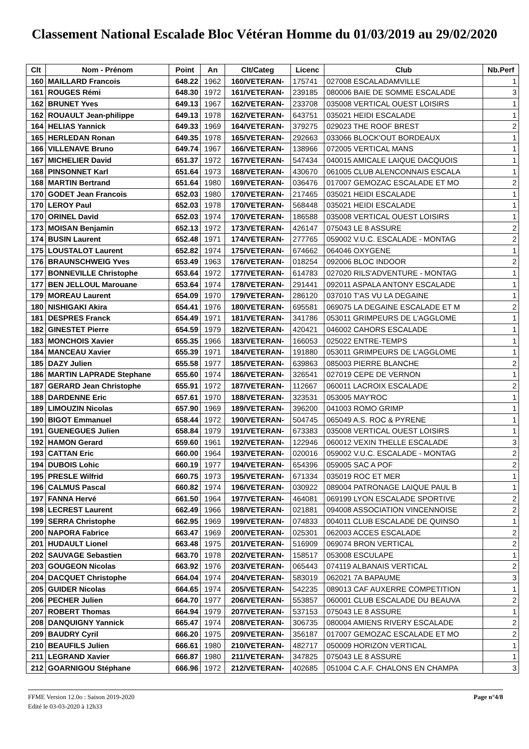Classement National Escalade Bloc Vétéran Homme du 01/03/2019 au 29/02/2020
| Clt | Nom - Prénom | Point | An | Clt/Categ | Licenc | Club | Nb.Perf |
| --- | --- | --- | --- | --- | --- | --- | --- |
| 160 | MAILLARD Francois | 648.22 | 1962 | 160/VETERAN- | 175741 | 027008 ESCALADAMVILLE | 1 |
| 161 | ROUGES Rémi | 648.30 | 1972 | 161/VETERAN- | 239185 | 080006 BAIE DE SOMME ESCALADE | 3 |
| 162 | BRUNET Yves | 649.13 | 1967 | 162/VETERAN- | 233708 | 035008 VERTICAL OUEST LOISIRS | 1 |
| 162 | ROUAULT Jean-philippe | 649.13 | 1978 | 162/VETERAN- | 643751 | 035021 HEIDI ESCALADE | 1 |
| 164 | HELIAS Yannick | 649.33 | 1969 | 164/VETERAN- | 379275 | 029023 THE ROOF BREST | 2 |
| 165 | HERLEDAN Ronan | 649.35 | 1978 | 165/VETERAN- | 292663 | 033066 BLOCK'OUT BORDEAUX | 1 |
| 166 | VILLENAVE Bruno | 649.74 | 1967 | 166/VETERAN- | 138966 | 072005 VERTICAL MANS | 1 |
| 167 | MICHELIER David | 651.37 | 1972 | 167/VETERAN- | 547434 | 040015 AMICALE LAIQUE DACQUOIS | 1 |
| 168 | PINSONNET Karl | 651.64 | 1973 | 168/VETERAN- | 430670 | 061005 CLUB ALENCONNAIS ESCALA | 1 |
| 168 | MARTIN Bertrand | 651.64 | 1980 | 169/VETERAN- | 036476 | 017007 GEMOZAC ESCALADE ET MO | 2 |
| 170 | GODET Jean Francois | 652.03 | 1980 | 170/VETERAN- | 217465 | 035021 HEIDI ESCALADE | 1 |
| 170 | LEROY Paul | 652.03 | 1978 | 170/VETERAN- | 568448 | 035021 HEIDI ESCALADE | 1 |
| 170 | ORINEL David | 652.03 | 1974 | 170/VETERAN- | 186588 | 035008 VERTICAL OUEST LOISIRS | 1 |
| 173 | MOISAN Benjamin | 652.13 | 1972 | 173/VETERAN- | 426147 | 075043 LE 8 ASSURE | 2 |
| 174 | BUSIN Laurent | 652.48 | 1971 | 174/VETERAN- | 277765 | 059002 V.U.C. ESCALADE - MONTAG | 2 |
| 175 | LOUSTALOT Laurent | 652.82 | 1974 | 175/VETERAN- | 674662 | 064046 OXYGENE | 1 |
| 176 | BRAUNSCHWEIG Yves | 653.49 | 1963 | 176/VETERAN- | 018254 | 092006 BLOC INDOOR | 2 |
| 177 | BONNEVILLE Christophe | 653.64 | 1972 | 177/VETERAN- | 614783 | 027020 RILS'ADVENTURE - MONTAG | 1 |
| 177 | BEN JELLOUL Marouane | 653.64 | 1974 | 178/VETERAN- | 291441 | 092011 ASPALA ANTONY ESCALADE | 1 |
| 179 | MOREAU Laurent | 654.09 | 1970 | 179/VETERAN- | 286120 | 037010 T'AS VU LA DEGAINE | 1 |
| 180 | NISHIGAKI Akira | 654.41 | 1976 | 180/VETERAN- | 695581 | 069075 LA DEGAINE ESCALADE ET M | 2 |
| 181 | DESPRES Franck | 654.49 | 1971 | 181/VETERAN- | 341786 | 053011 GRIMPEURS DE L'AGGLOME | 1 |
| 182 | GINESTET Pierre | 654.59 | 1979 | 182/VETERAN- | 420421 | 046002 CAHORS ESCALADE | 1 |
| 183 | MONCHOIS Xavier | 655.35 | 1966 | 183/VETERAN- | 166053 | 025022 ENTRE-TEMPS | 1 |
| 184 | MANCEAU Xavier | 655.39 | 1971 | 184/VETERAN- | 191880 | 053011 GRIMPEURS DE L'AGGLOME | 1 |
| 185 | DAZY Julien | 655.58 | 1977 | 185/VETERAN- | 639863 | 085003 PIERRE BLANCHE | 2 |
| 186 | MARTIN LAPRADE Stephane | 655.60 | 1974 | 186/VETERAN- | 326541 | 027019 CEPE DE VERNON | 1 |
| 187 | GERARD Jean Christophe | 655.91 | 1972 | 187/VETERAN- | 112667 | 060011 LACROIX ESCALADE | 2 |
| 188 | DARDENNE Eric | 657.61 | 1970 | 188/VETERAN- | 323531 | 053005 MAY'ROC | 1 |
| 189 | LIMOUZIN Nicolas | 657.90 | 1969 | 189/VETERAN- | 396200 | 041003 ROMO GRIMP | 1 |
| 190 | BIGOT Emmanuel | 658.44 | 1972 | 190/VETERAN- | 504745 | 065049 A.S. ROC & PYRENE | 1 |
| 191 | GUENEGUES Julien | 658.84 | 1979 | 191/VETERAN- | 673383 | 035008 VERTICAL OUEST LOISIRS | 1 |
| 192 | HAMON Gerard | 659.60 | 1961 | 192/VETERAN- | 122946 | 060012 VEXIN THELLE ESCALADE | 3 |
| 193 | CATTAN Eric | 660.00 | 1964 | 193/VETERAN- | 020016 | 059002 V.U.C. ESCALADE - MONTAG | 2 |
| 194 | DUBOIS Lohic | 660.19 | 1977 | 194/VETERAN- | 654396 | 059005 SAC A POF | 2 |
| 195 | PRESLE Wilfrid | 660.75 | 1973 | 195/VETERAN- | 671334 | 035019 ROC ET MER | 1 |
| 196 | CALMUS Pascal | 660.82 | 1974 | 196/VETERAN- | 030922 | 089004 PATRONAGE LAIQUE PAUL B | 1 |
| 197 | FANNA Hervé | 661.50 | 1964 | 197/VETERAN- | 464081 | 069199 LYON ESCALADE SPORTIVE | 2 |
| 198 | LECREST Laurent | 662.49 | 1966 | 198/VETERAN- | 021881 | 094008 ASSOCIATION VINCENNOISE | 2 |
| 199 | SERRA Christophe | 662.95 | 1969 | 199/VETERAN- | 074833 | 004011 CLUB ESCALADE DE QUINSO | 1 |
| 200 | NAPORA Fabrice | 663.47 | 1969 | 200/VETERAN- | 025301 | 062003 ACCES ESCALADE | 2 |
| 201 | HUDAULT Lionel | 663.48 | 1975 | 201/VETERAN- | 516909 | 069074 BRON VERTICAL | 2 |
| 202 | SAUVAGE Sebastien | 663.70 | 1978 | 202/VETERAN- | 158517 | 053008 ESCULAPE | 1 |
| 203 | GOUGEON Nicolas | 663.92 | 1976 | 203/VETERAN- | 065443 | 074119 ALBANAIS VERTICAL | 2 |
| 204 | DACQUET Christophe | 664.04 | 1974 | 204/VETERAN- | 583019 | 062021 7A BAPAUME | 3 |
| 205 | GUIDER Nicolas | 664.65 | 1974 | 205/VETERAN- | 542235 | 089013 CAF AUXERRE COMPETITION | 1 |
| 206 | PECHER Julien | 664.70 | 1977 | 206/VETERAN- | 553857 | 060001 CLUB ESCALADE DU BEAUVA | 2 |
| 207 | ROBERT Thomas | 664.94 | 1979 | 207/VETERAN- | 537153 | 075043 LE 8 ASSURE | 1 |
| 208 | DANQUIGNY Yannick | 665.47 | 1974 | 208/VETERAN- | 306735 | 080004 AMIENS RIVERY ESCALADE | 2 |
| 209 | BAUDRY Cyril | 666.20 | 1975 | 209/VETERAN- | 356187 | 017007 GEMOZAC ESCALADE ET MO | 2 |
| 210 | BEAUFILS Julien | 666.61 | 1980 | 210/VETERAN- | 482717 | 050009 HORIZON VERTICAL | 1 |
| 211 | LEGRAND Xavier | 666.87 | 1980 | 211/VETERAN- | 347825 | 075043 LE 8 ASSURE | 1 |
| 212 | GOARNIGOU Stéphane | 666.96 | 1972 | 212/VETERAN- | 402685 | 051004 C.A.F. CHALONS EN CHAMPA | 3 |
FFME Version 12.0o : Saison 2019-2020
Edité le 03-03-2020 à 12h33
Page n°4/8